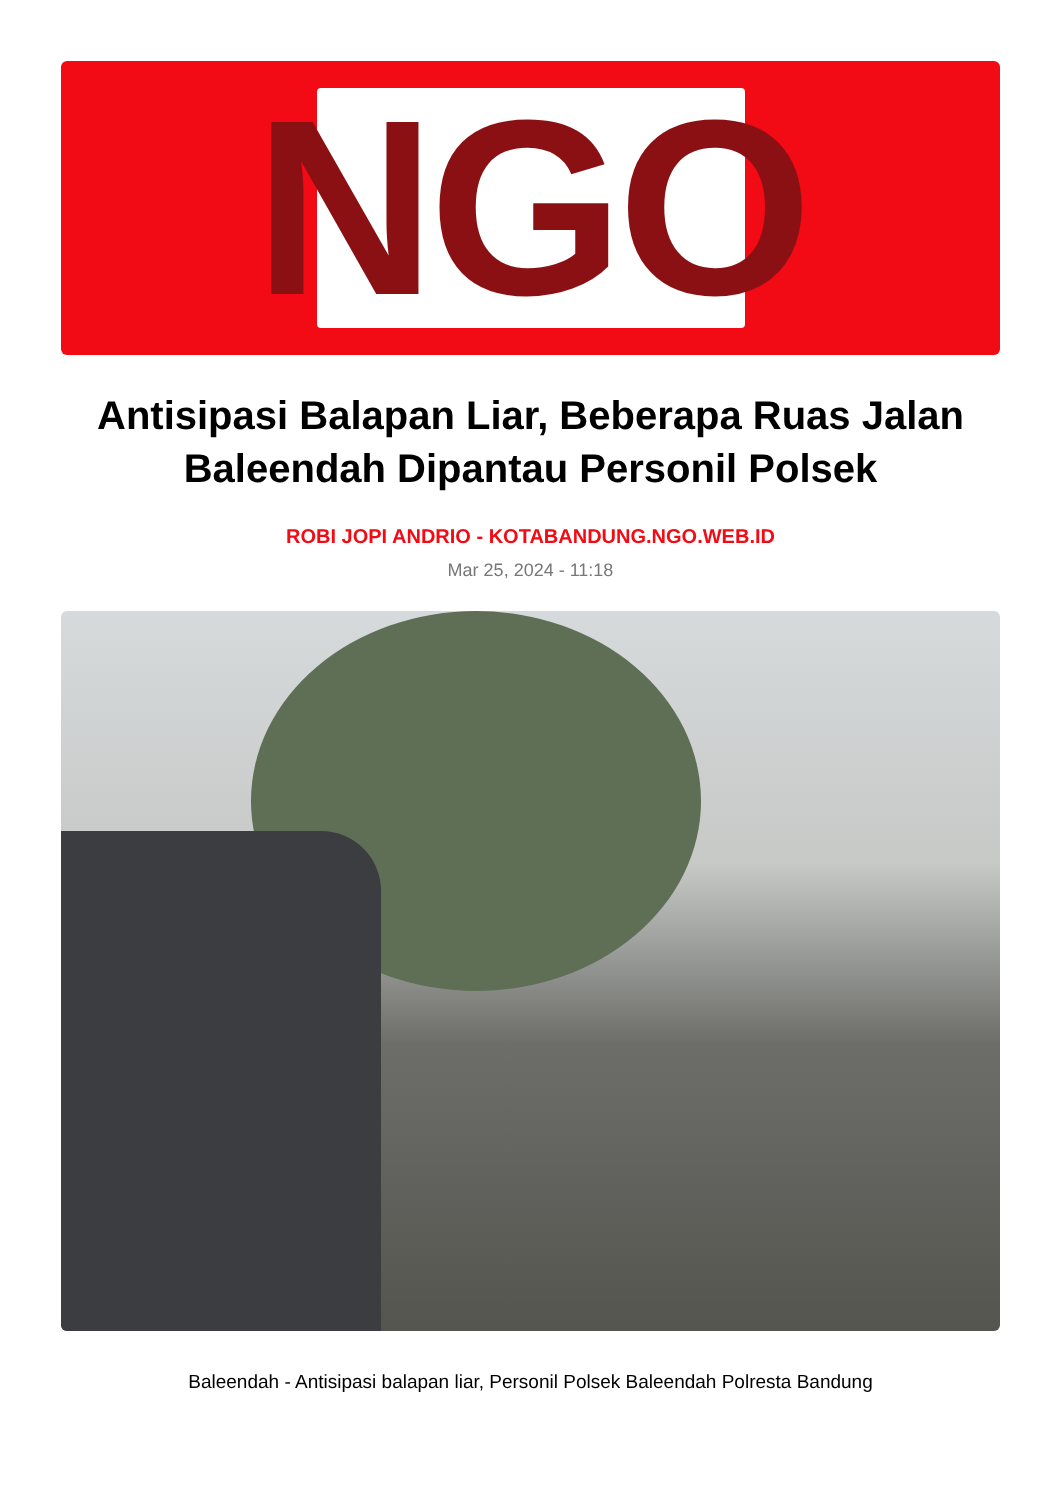NGO
Antisipasi Balapan Liar, Beberapa Ruas Jalan Baleendah Dipantau Personil Polsek
ROBI JOPI ANDRIO - KOTABANDUNG.NGO.WEB.ID
Mar 25, 2024 - 11:18
Baleendah - Antisipasi balapan liar, Personil Polsek Baleendah Polresta Bandung